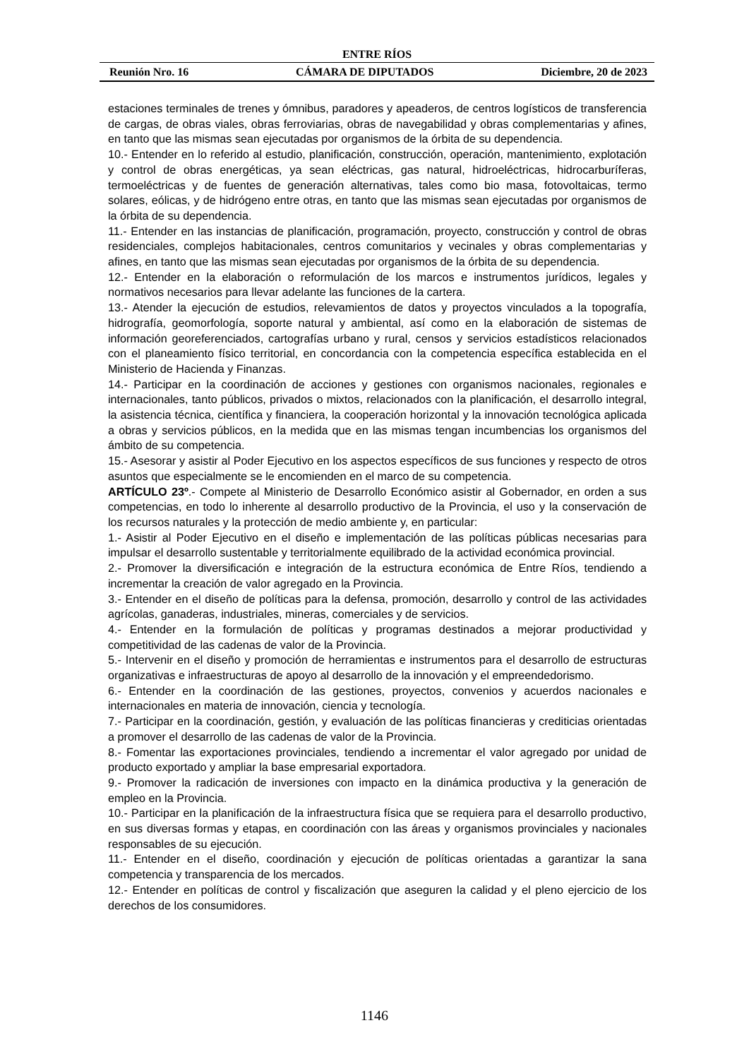ENTRE RÍOS
Reunión Nro. 16 CÁMARA DE DIPUTADOS Diciembre, 20 de 2023
estaciones terminales de trenes y ómnibus, paradores y apeaderos, de centros logísticos de transferencia de cargas, de obras viales, obras ferroviarias, obras de navegabilidad y obras complementarias y afines, en tanto que las mismas sean ejecutadas por organismos de la órbita de su dependencia.
10.- Entender en lo referido al estudio, planificación, construcción, operación, mantenimiento, explotación y control de obras energéticas, ya sean eléctricas, gas natural, hidroeléctricas, hidrocarburíferas, termoeléctricas y de fuentes de generación alternativas, tales como bio masa, fotovoltaicas, termo solares, eólicas, y de hidrógeno entre otras, en tanto que las mismas sean ejecutadas por organismos de la órbita de su dependencia.
11.- Entender en las instancias de planificación, programación, proyecto, construcción y control de obras residenciales, complejos habitacionales, centros comunitarios y vecinales y obras complementarias y afines, en tanto que las mismas sean ejecutadas por organismos de la órbita de su dependencia.
12.- Entender en la elaboración o reformulación de los marcos e instrumentos jurídicos, legales y normativos necesarios para llevar adelante las funciones de la cartera.
13.- Atender la ejecución de estudios, relevamientos de datos y proyectos vinculados a la topografía, hidrografía, geomorfología, soporte natural y ambiental, así como en la elaboración de sistemas de información georeferenciados, cartografías urbano y rural, censos y servicios estadísticos relacionados con el planeamiento físico territorial, en concordancia con la competencia específica establecida en el Ministerio de Hacienda y Finanzas.
14.- Participar en la coordinación de acciones y gestiones con organismos nacionales, regionales e internacionales, tanto públicos, privados o mixtos, relacionados con la planificación, el desarrollo integral, la asistencia técnica, científica y financiera, la cooperación horizontal y la innovación tecnológica aplicada a obras y servicios públicos, en la medida que en las mismas tengan incumbencias los organismos del ámbito de su competencia.
15.- Asesorar y asistir al Poder Ejecutivo en los aspectos específicos de sus funciones y respecto de otros asuntos que especialmente se le encomienden en el marco de su competencia.
ARTÍCULO 23º.- Compete al Ministerio de Desarrollo Económico asistir al Gobernador, en orden a sus competencias, en todo lo inherente al desarrollo productivo de la Provincia, el uso y la conservación de los recursos naturales y la protección de medio ambiente y, en particular:
1.- Asistir al Poder Ejecutivo en el diseño e implementación de las políticas públicas necesarias para impulsar el desarrollo sustentable y territorialmente equilibrado de la actividad económica provincial.
2.- Promover la diversificación e integración de la estructura económica de Entre Ríos, tendiendo a incrementar la creación de valor agregado en la Provincia.
3.- Entender en el diseño de políticas para la defensa, promoción, desarrollo y control de las actividades agrícolas, ganaderas, industriales, mineras, comerciales y de servicios.
4.- Entender en la formulación de políticas y programas destinados a mejorar productividad y competitividad de las cadenas de valor de la Provincia.
5.- Intervenir en el diseño y promoción de herramientas e instrumentos para el desarrollo de estructuras organizativas e infraestructuras de apoyo al desarrollo de la innovación y el empreendedorismo.
6.- Entender en la coordinación de las gestiones, proyectos, convenios y acuerdos nacionales e internacionales en materia de innovación, ciencia y tecnología.
7.- Participar en la coordinación, gestión, y evaluación de las políticas financieras y crediticias orientadas a promover el desarrollo de las cadenas de valor de la Provincia.
8.- Fomentar las exportaciones provinciales, tendiendo a incrementar el valor agregado por unidad de producto exportado y ampliar la base empresarial exportadora.
9.- Promover la radicación de inversiones con impacto en la dinámica productiva y la generación de empleo en la Provincia.
10.- Participar en la planificación de la infraestructura física que se requiera para el desarrollo productivo, en sus diversas formas y etapas, en coordinación con las áreas y organismos provinciales y nacionales responsables de su ejecución.
11.- Entender en el diseño, coordinación y ejecución de políticas orientadas a garantizar la sana competencia y transparencia de los mercados.
12.- Entender en políticas de control y fiscalización que aseguren la calidad y el pleno ejercicio de los derechos de los consumidores.
1146